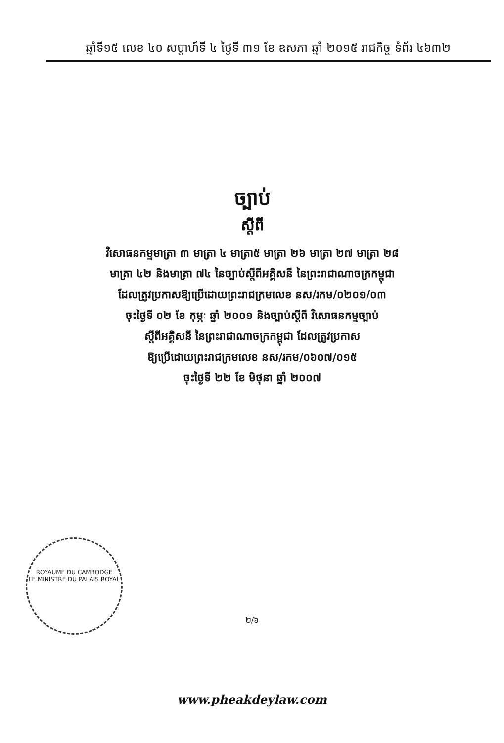ឆ្នាំទី១៥ លេខ ៤០ សប្តាហ៍ទី ៤ ថ្ងៃទី ៣១ ខែ ឧសភា ឆ្នាំ ២០១៥ រាជកិច្ច ទំព័រ ៤៦៣២
ច្បាប់
ស្តីពី
វិសោធនកម្មមាត្រា ៣ មាត្រា ៤ មាត្រា៥ មាត្រា ២៦ មាត្រា ២៧ មាត្រា ២៨
មាត្រា ៤២ និងមាត្រា ៧៤ នៃច្បាប់ស្តីពីអគ្គិសនី នៃព្រះរាជាណាចក្រកម្ពុជា
ដែលត្រូវប្រកាសឱ្យប្រើដោយព្រះរាជក្រមលេខ នស/រកម/០២០១/០៣
ចុះថ្ងៃទី ០២ ខែ កុម្ភៈ ឆ្នាំ ២០០១ និងច្បាប់ស្តីពី វិសោធនកម្មច្បាប់
ស្តីពីអគ្គិសនី នៃព្រះរាជាណាចក្រកម្ពុជា ដែលត្រូវប្រកាស
ឱ្យប្រើដោយព្រះរាជក្រមលេខ នស/រកម/០៦០៧/០១៥
ចុះថ្ងៃទី ២២ ខែ មិថុនា ឆ្នាំ ២០០៧
ROYAUME DU CAMBODGE
LE MINISTRE DU PALAIS ROYAL
២/៦
www.pheakdeylaw.com